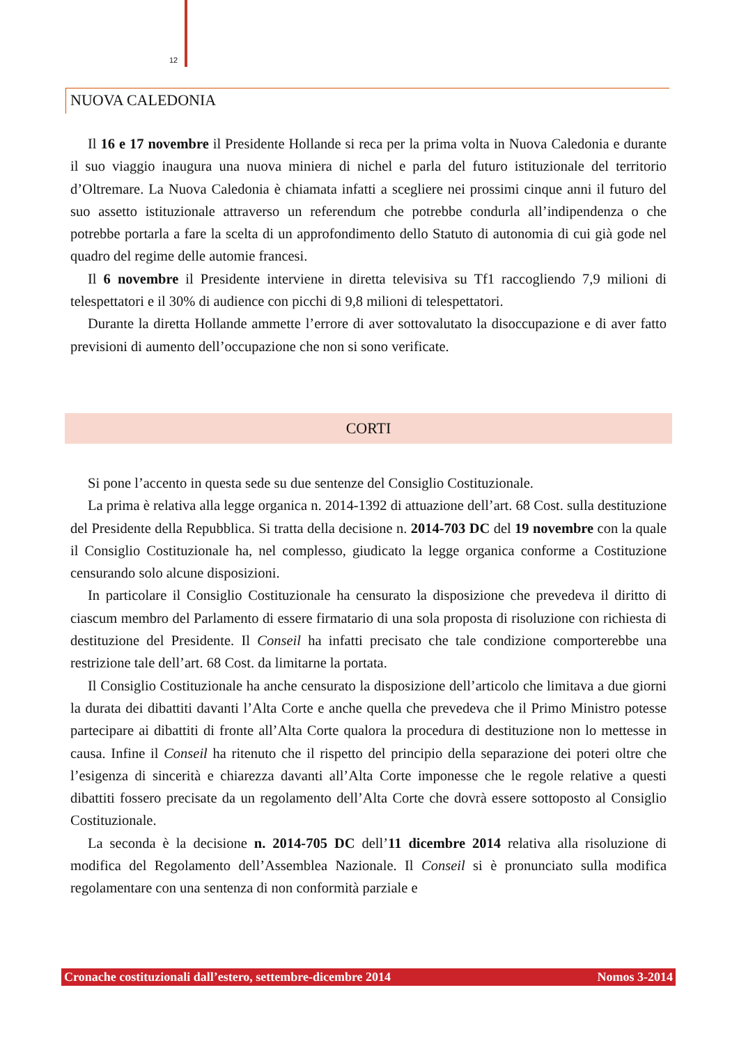12
NUOVA CALEDONIA
Il 16 e 17 novembre il Presidente Hollande si reca per la prima volta in Nuova Caledonia e durante il suo viaggio inaugura una nuova miniera di nichel e parla del futuro istituzionale del territorio d’Oltremare. La Nuova Caledonia è chiamata infatti a scegliere nei prossimi cinque anni il futuro del suo assetto istituzionale attraverso un referendum che potrebbe condurla all’indipendenza o che potrebbe portarla a fare la scelta di un approfondimento dello Statuto di autonomia di cui già gode nel quadro del regime delle automie francesi.
Il 6 novembre il Presidente interviene in diretta televisiva su Tf1 raccogliendo 7,9 milioni di telespettatori e il 30% di audience con picchi di 9,8 milioni di telespettatori.
Durante la diretta Hollande ammette l’errore di aver sottovalutato la disoccupazione e di aver fatto previsioni di aumento dell’occupazione che non si sono verificate.
CORTI
Si pone l’accento in questa sede su due sentenze del Consiglio Costituzionale.
La prima è relativa alla legge organica n. 2014-1392 di attuazione dell’art. 68 Cost. sulla destituzione del Presidente della Repubblica. Si tratta della decisione n. 2014-703 DC del 19 novembre con la quale il Consiglio Costituzionale ha, nel complesso, giudicato la legge organica conforme a Costituzione censurando solo alcune disposizioni.
In particolare il Consiglio Costituzionale ha censurato la disposizione che prevedeva il diritto di ciascum membro del Parlamento di essere firmatario di una sola proposta di risoluzione con richiesta di destituzione del Presidente. Il Conseil ha infatti precisato che tale condizione comporterebbe una restrizione tale dell’art. 68 Cost. da limitarne la portata.
Il Consiglio Costituzionale ha anche censurato la disposizione dell’articolo che limitava a due giorni la durata dei dibattiti davanti l’Alta Corte e anche quella che prevedeva che il Primo Ministro potesse partecipare ai dibattiti di fronte all’Alta Corte qualora la procedura di destituzione non lo mettesse in causa. Infine il Conseil ha ritenuto che il rispetto del principio della separazione dei poteri oltre che l’esigenza di sincerità e chiarezza davanti all’Alta Corte imponesse che le regole relative a questi dibattiti fossero precisate da un regolamento dell’Alta Corte che dovrà essere sottoposto al Consiglio Costituzionale.
La seconda è la decisione n. 2014-705 DC dell’11 dicembre 2014 relativa alla risoluzione di modifica del Regolamento dell’Assemblea Nazionale. Il Conseil si è pronunciato sulla modifica regolamentare con una sentenza di non conformità parziale e
Cronache costituzionali dall’estero, settembre-dicembre 2014 Nomos 3-2014